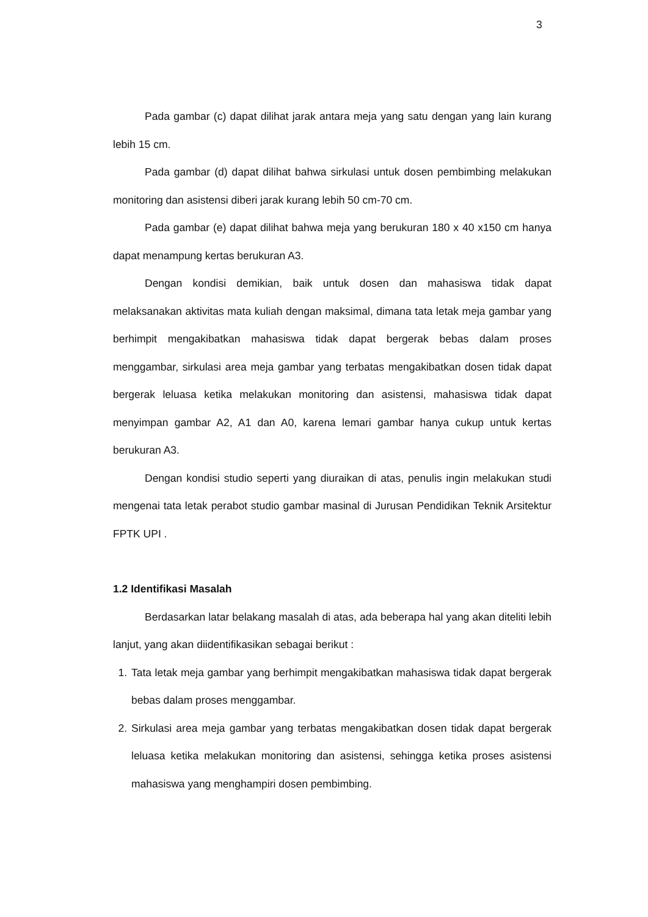3
Pada gambar (c) dapat dilihat jarak antara meja yang satu dengan yang lain kurang lebih 15 cm.
Pada gambar (d) dapat dilihat bahwa sirkulasi untuk dosen pembimbing melakukan monitoring dan asistensi diberi jarak kurang lebih 50 cm-70 cm.
Pada gambar (e) dapat dilihat bahwa meja yang berukuran 180 x 40 x150 cm hanya dapat menampung kertas berukuran A3.
Dengan kondisi demikian, baik untuk dosen dan mahasiswa tidak dapat melaksanakan aktivitas mata kuliah dengan maksimal, dimana tata letak meja gambar yang berhimpit mengakibatkan mahasiswa tidak dapat bergerak bebas dalam proses menggambar, sirkulasi area meja gambar yang terbatas mengakibatkan dosen tidak dapat bergerak leluasa ketika melakukan monitoring dan asistensi, mahasiswa tidak dapat menyimpan gambar A2, A1 dan A0, karena lemari gambar hanya cukup untuk kertas berukuran A3.
Dengan kondisi studio seperti yang diuraikan di atas, penulis ingin melakukan studi mengenai tata letak perabot studio gambar masinal di Jurusan Pendidikan Teknik Arsitektur FPTK UPI .
1.2 Identifikasi Masalah
Berdasarkan latar belakang masalah di atas, ada beberapa hal yang akan diteliti lebih lanjut, yang akan diidentifikasikan sebagai berikut :
1. Tata letak meja gambar yang berhimpit mengakibatkan mahasiswa tidak dapat bergerak bebas dalam proses menggambar.
2. Sirkulasi area meja gambar yang terbatas mengakibatkan dosen tidak dapat bergerak leluasa ketika melakukan monitoring dan asistensi, sehingga ketika proses asistensi mahasiswa yang menghampiri dosen pembimbing.